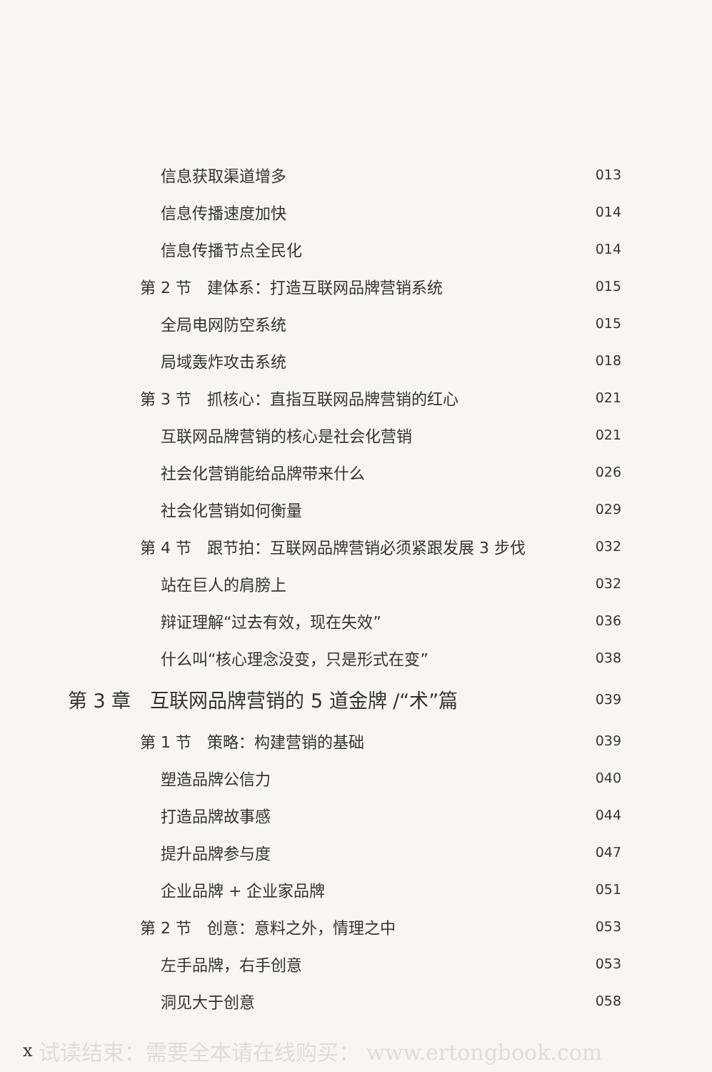信息获取渠道增多 013
信息传播速度加快 014
信息传播节点全民化 014
第 2 节　建体系：打造互联网品牌营销系统 015
全局电网防空系统 015
局域轰炸攻击系统 018
第 3 节　抓核心：直指互联网品牌营销的红心 021
互联网品牌营销的核心是社会化营销 021
社会化营销能给品牌带来什么 026
社会化营销如何衡量 029
第 4 节　跟节拍：互联网品牌营销必须紧跟发展 3 步伐 032
站在巨人的肩膀上 032
辩证理解“过去有效，现在失效” 036
什么叫“核心理念没变，只是形式在变” 038
第 3 章　互联网品牌营销的 5 道金牌 /“术”篇 039
第 1 节　策略：构建营销的基础 039
塑造品牌公信力 040
打造品牌故事感 044
提升品牌参与度 047
企业品牌 + 企业家品牌 051
第 2 节　创意：意料之外，情理之中 053
左手品牌，右手创意 053
洞见大于创意 058
x试读结束：需要全本请在线购买： www.ertongbook.com